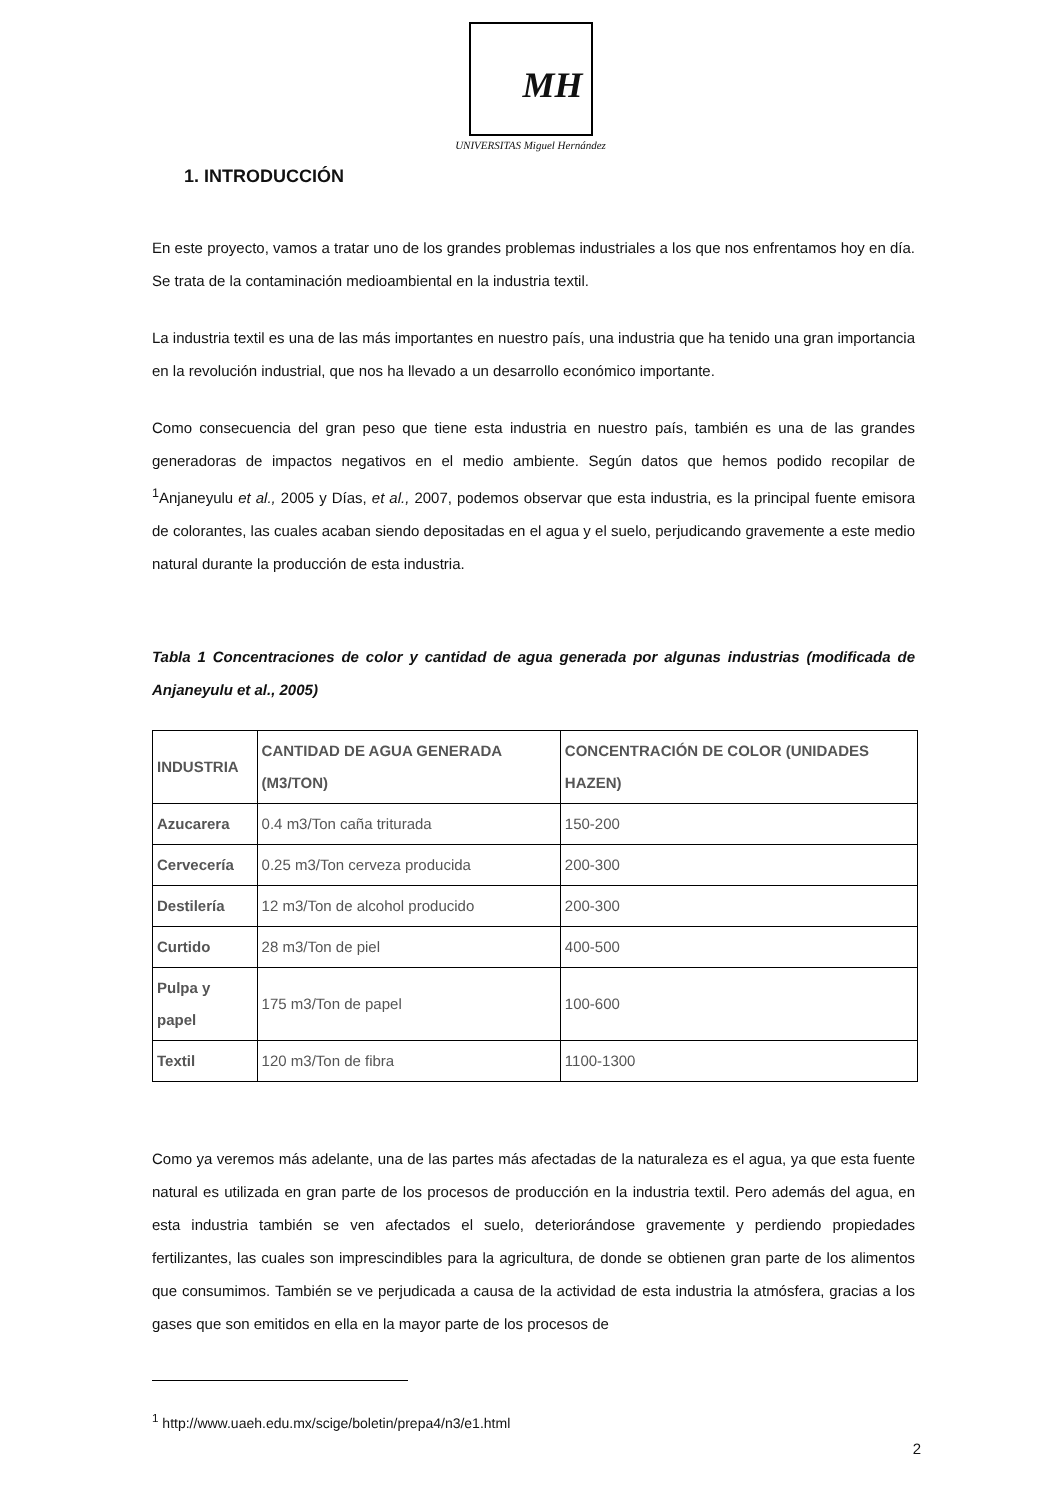MH
UNIVERSITAS Miguel Hernández
1. INTRODUCCIÓN
En este proyecto, vamos a tratar uno de los grandes problemas industriales a los que nos enfrentamos hoy en día. Se trata de la contaminación medioambiental en la industria textil.
La industria textil es una de las más importantes en nuestro país, una industria que ha tenido una gran importancia en la revolución industrial, que nos ha llevado a un desarrollo económico importante.
Como consecuencia del gran peso que tiene esta industria en nuestro país, también es una de las grandes generadoras de impactos negativos en el medio ambiente. Según datos que hemos podido recopilar de <sup>1</sup>Anjaneyulu et al., 2005 y Días, et al., 2007, podemos observar que esta industria, es la principal fuente emisora de colorantes, las cuales acaban siendo depositadas en el agua y el suelo, perjudicando gravemente a este medio natural durante la producción de esta industria.
Tabla 1 Concentraciones de color y cantidad de agua generada por algunas industrias (modificada de Anjaneyulu et al., 2005)
| INDUSTRIA | CANTIDAD DE AGUA GENERADA (M3/TON) | CONCENTRACIÓN DE COLOR (UNIDADES HAZEN) |
| --- | --- | --- |
| Azucarera | 0.4 m3/Ton caña triturada | 150-200 |
| Cervecería | 0.25 m3/Ton cerveza producida | 200-300 |
| Destilería | 12 m3/Ton de alcohol producido | 200-300 |
| Curtido | 28 m3/Ton de piel | 400-500 |
| Pulpa y papel | 175 m3/Ton de papel | 100-600 |
| Textil | 120 m3/Ton de fibra | 1100-1300 |
Como ya veremos más adelante, una de las partes más afectadas de la naturaleza es el agua, ya que esta fuente natural es utilizada en gran parte de los procesos de producción en la industria textil. Pero además del agua, en esta industria también se ven afectados el suelo, deteriorándose gravemente y perdiendo propiedades fertilizantes, las cuales son imprescindibles para la agricultura, de donde se obtienen gran parte de los alimentos que consumimos. También se ve perjudicada a causa de la actividad de esta industria la atmósfera, gracias a los gases que son emitidos en ella en la mayor parte de los procesos de
<sup>1</sup> http://www.uaeh.edu.mx/scige/boletin/prepa4/n3/e1.html
2